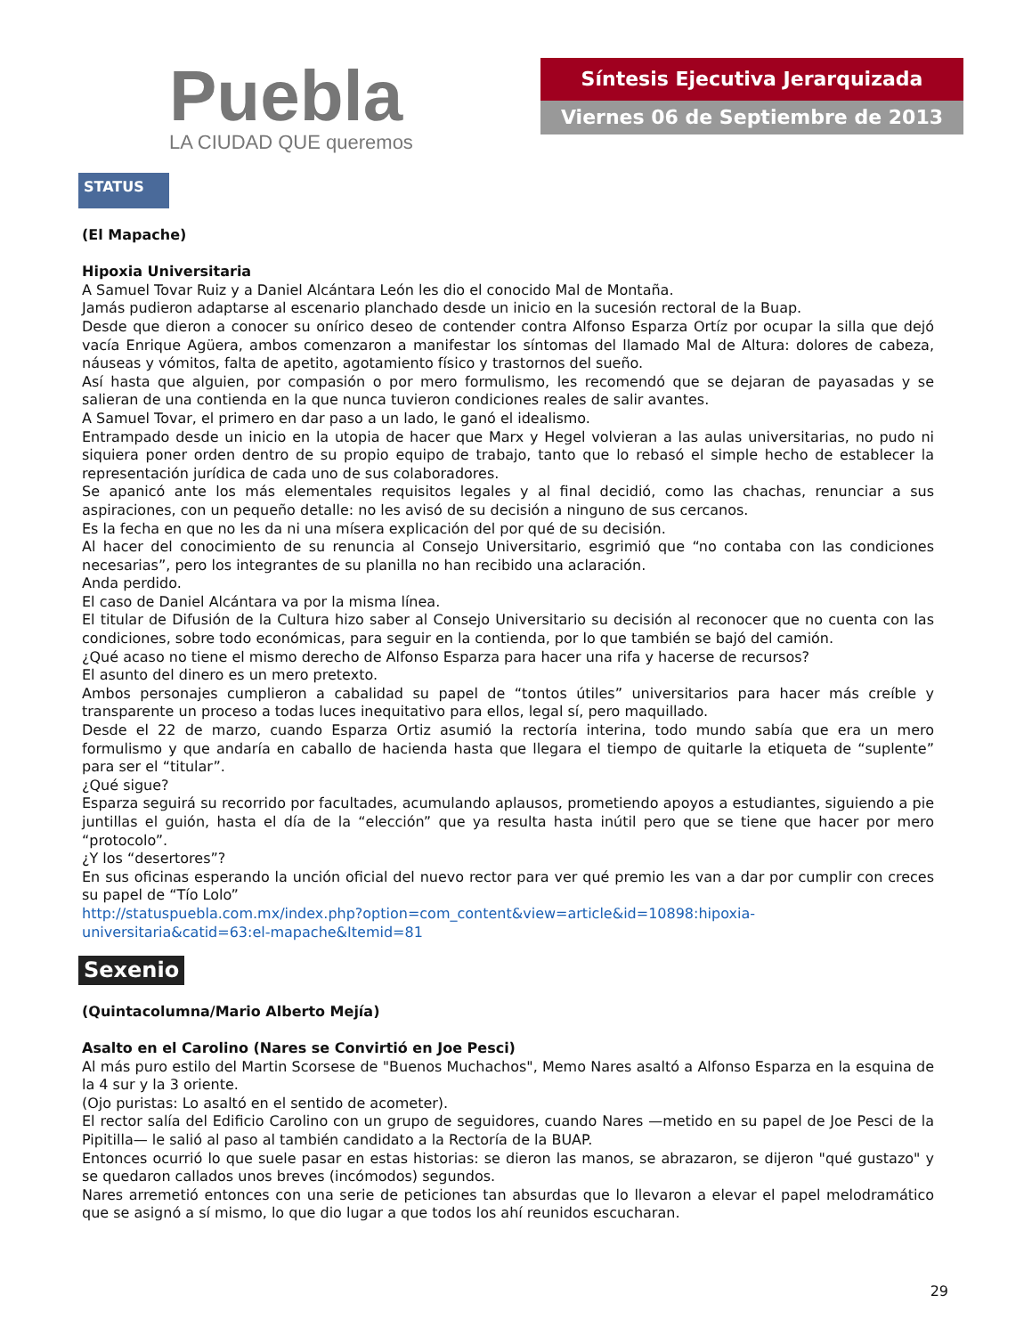Puebla
LA CIUDAD QUE queremos
Síntesis Ejecutiva Jerarquizada
Viernes 06 de Septiembre de 2013
STATUS
(El Mapache)
Hipoxia Universitaria
A Samuel Tovar Ruiz y a Daniel Alcántara León les dio el conocido Mal de Montaña.
Jamás pudieron adaptarse al escenario planchado desde un inicio en la sucesión rectoral de la Buap.
Desde que dieron a conocer su onírico deseo de contender contra Alfonso Esparza Ortíz por ocupar la silla que dejó vacía Enrique Agüera, ambos comenzaron a manifestar los síntomas del llamado Mal de Altura: dolores de cabeza, náuseas y vómitos, falta de apetito, agotamiento físico y trastornos del sueño.
Así hasta que alguien, por compasión o por mero formulismo, les recomendó que se dejaran de payasadas y se salieran de una contienda en la que nunca tuvieron condiciones reales de salir avantes.
A Samuel Tovar, el primero en dar paso a un lado, le ganó el idealismo.
Entrampado desde un inicio en la utopia de hacer que Marx y Hegel volvieran a las aulas universitarias, no pudo ni siquiera poner orden dentro de su propio equipo de trabajo, tanto que lo rebasó el simple hecho de establecer la representación jurídica de cada uno de sus colaboradores.
Se apanicó ante los más elementales requisitos legales y al final decidió, como las chachas, renunciar a sus aspiraciones, con un pequeño detalle: no les avisó de su decisión a ninguno de sus cercanos.
Es la fecha en que no les da ni una mísera explicación del por qué de su decisión.
Al hacer del conocimiento de su renuncia al Consejo Universitario, esgrimió que “no contaba con las condiciones necesarias”, pero los integrantes de su planilla no han recibido una aclaración.
Anda perdido.
El caso de Daniel Alcántara va por la misma línea.
El titular de Difusión de la Cultura hizo saber al Consejo Universitario su decisión al reconocer que no cuenta con las condiciones, sobre todo económicas, para seguir en la contienda, por lo que también se bajó del camión.
¿Qué acaso no tiene el mismo derecho de Alfonso Esparza para hacer una rifa y hacerse de recursos?
El asunto del dinero es un mero pretexto.
Ambos personajes cumplieron a cabalidad su papel de “tontos útiles” universitarios para hacer más creíble y transparente un proceso a todas luces inequitativo para ellos, legal sí, pero maquillado.
Desde el 22 de marzo, cuando Esparza Ortiz asumió la rectoría interina, todo mundo sabía que era un mero formulismo y que andaría en caballo de hacienda hasta que llegara el tiempo de quitarle la etiqueta de “suplente” para ser el “titular”.
¿Qué sigue?
Esparza seguirá su recorrido por facultades, acumulando aplausos, prometiendo apoyos a estudiantes, siguiendo a pie juntillas el guión, hasta el día de la “elección” que ya resulta hasta inútil pero que se tiene que hacer por mero “protocolo”.
¿Y los “desertores”?
En sus oficinas esperando la unción oficial del nuevo rector para ver qué premio les van a dar por cumplir con creces su papel de “Tío Lolo”
http://statuspuebla.com.mx/index.php?option=com_content&view=article&id=10898:hipoxia-universitaria&catid=63:el-mapache&Itemid=81
Sexenio
(Quintacolumna/Mario Alberto Mejía)
Asalto en el Carolino (Nares se Convirtió en Joe Pesci)
Al más puro estilo del Martin Scorsese de "Buenos Muchachos", Memo Nares asaltó a Alfonso Esparza en la esquina de la 4 sur y la 3 oriente.
(Ojo puristas: Lo asaltó en el sentido de acometer).
El rector salía del Edificio Carolino con un grupo de seguidores, cuando Nares —metido en su papel de Joe Pesci de la Pipitilla— le salió al paso al también candidato a la Rectoría de la BUAP.
Entonces ocurrió lo que suele pasar en estas historias: se dieron las manos, se abrazaron, se dijeron "qué gustazo" y se quedaron callados unos breves (incómodos) segundos.
Nares arremetió entonces con una serie de peticiones tan absurdas que lo llevaron a elevar el papel melodramático que se asignó a sí mismo, lo que dio lugar a que todos los ahí reunidos escucharan.
29